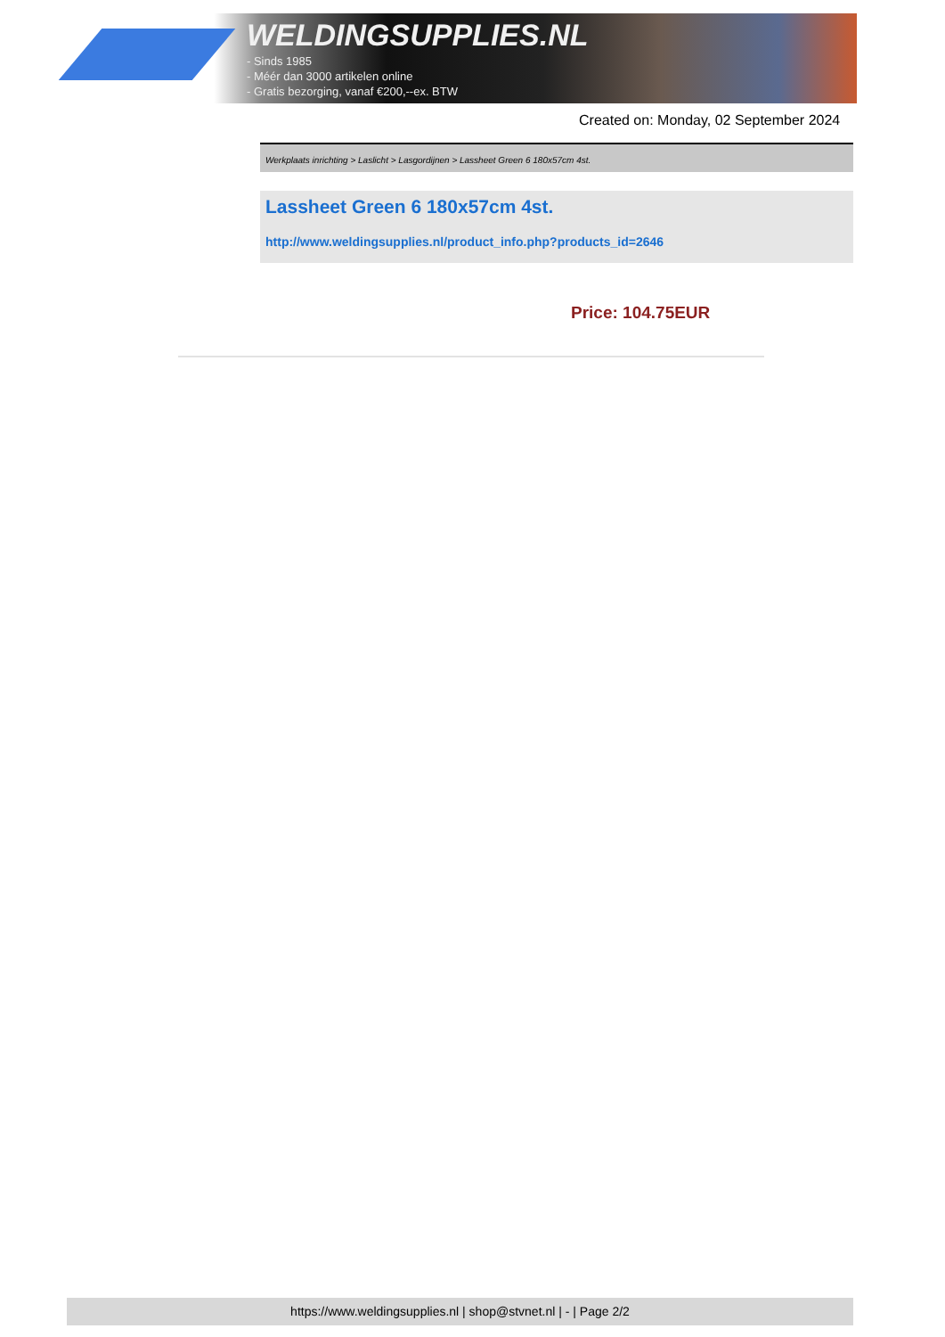WELDINGSUPPLIES.NL
- Sinds 1985
- Méér dan 3000 artikelen online
- Gratis bezorging, vanaf €200,--ex. BTW
Created on: Monday, 02 September 2024
Werkplaats inrichting > Laslicht > Lasgordijnen > Lassheet Green 6 180x57cm 4st.
Lassheet Green 6 180x57cm 4st.
http://www.weldingsupplies.nl/product_info.php?products_id=2646
Price: 104.75EUR
https://www.weldingsupplies.nl | shop@stvnet.nl | - | Page 2/2